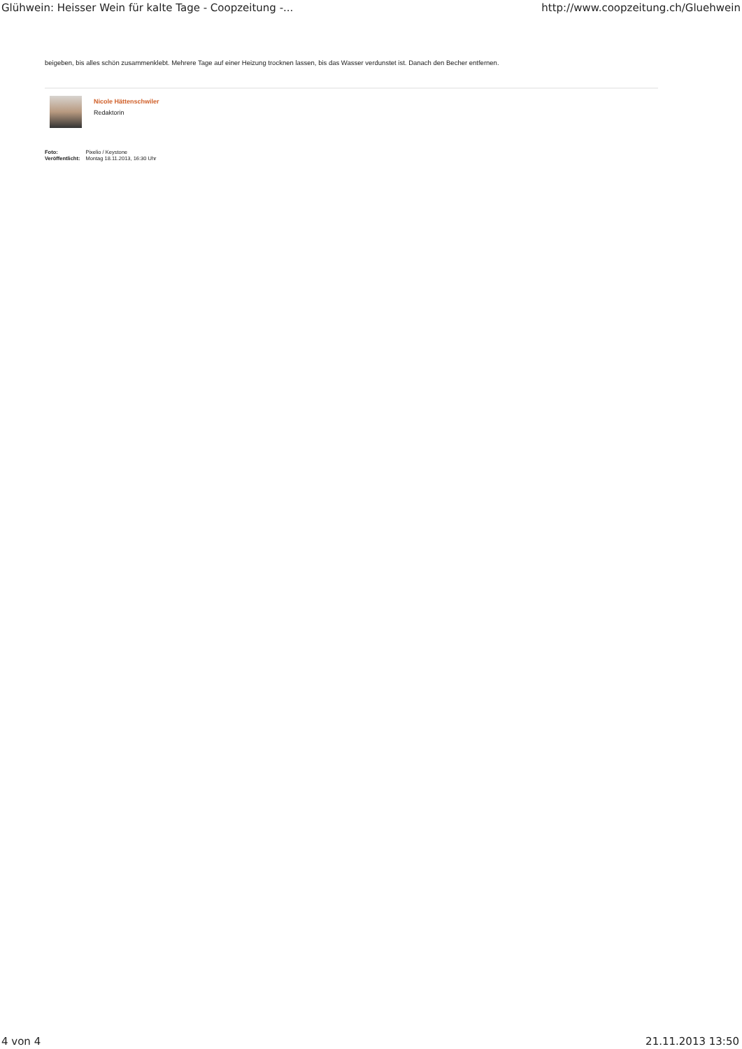Glühwein: Heisser Wein für kalte Tage - Coopzeitung -... http://www.coopzeitung.ch/Gluehwein
beigeben, bis alles schön zusammenklebt. Mehrere Tage auf einer Heizung trocknen lassen, bis das Wasser verdunstet ist. Danach den Becher entfernen.
Nicole Hättenschwiler
Redaktorin
| Foto: | Pixelio / Keystone |
| Veröffentlicht: | Montag 18.11.2013, 16:30 Uhr |
4 von 4 21.11.2013 13:50